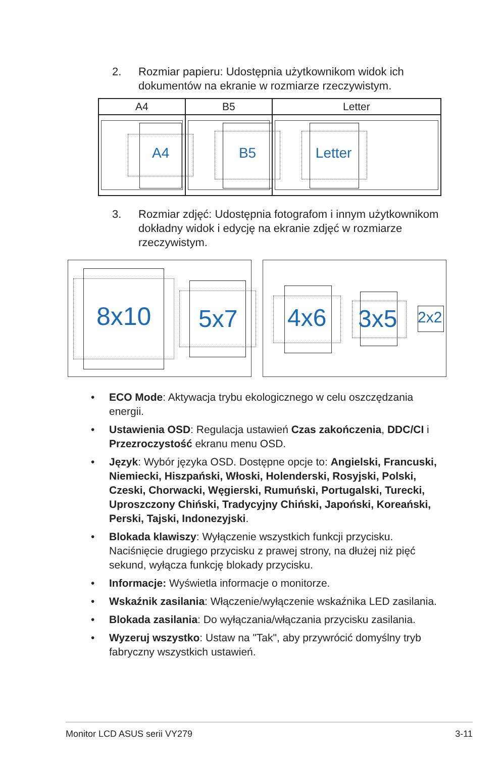2. Rozmiar papieru: Udostępnia użytkownikom widok ich dokumentów na ekranie w rozmiarze rzeczywistym.
| A4 | B5 | Letter |
| --- | --- | --- |
| A4 | B5 | Letter |
3. Rozmiar zdjęć: Udostępnia fotografom i innym użytkownikom dokładny widok i edycję na ekranie zdjęć w rozmiarze rzeczywistym.
8x10 5x7
4x6 3x5 2x2
• ECO Mode: Aktywacja trybu ekologicznego w celu oszczędzania energii.
• Ustawienia OSD: Regulacja ustawień Czas zakończenia, DDC/CI i Przezroczystość ekranu menu OSD.
• Język: Wybór języka OSD. Dostępne opcje to: Angielski, Francuski, Niemiecki, Hiszpański, Włoski, Holenderski, Rosyjski, Polski, Czeski, Chorwacki, Węgierski, Rumuński, Portugalski, Turecki, Uproszczony Chiński, Tradycyjny Chiński, Japoński, Koreański, Perski, Tajski, Indonezyjski.
• Blokada klawiszy: Wyłączenie wszystkich funkcji przycisku. Naciśnięcie drugiego przycisku z prawej strony, na dłużej niż pięć sekund, wyłącza funkcję blokady przycisku.
• Informacje: Wyświetla informacje o monitorze.
• Wskaźnik zasilania: Włączenie/wyłączenie wskaźnika LED zasilania.
• Blokada zasilania: Do wyłączania/włączania przycisku zasilania.
• Wyzeruj wszystko: Ustaw na "Tak", aby przywrócić domyślny tryb fabryczny wszystkich ustawień.
Monitor LCD ASUS serii VY279 3-11